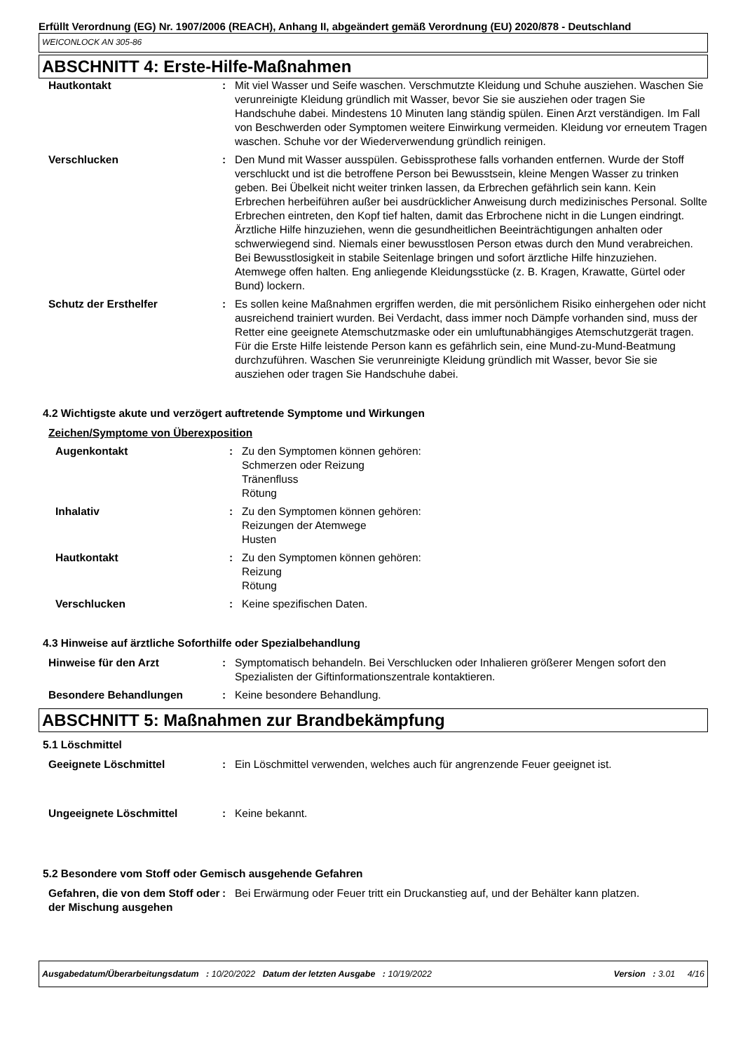Erfüllt Verordnung (EG) Nr. 1907/2006 (REACH), Anhang II, abgeändert gemäß Verordnung (EU) 2020/878 - Deutschland
WEICONLOCK AN 305-86
ABSCHNITT 4: Erste-Hilfe-Maßnahmen
| Hautkontakt | : | Mit viel Wasser und Seife waschen. Verschmutzte Kleidung und Schuhe ausziehen. Waschen Sie verunreinigte Kleidung gründlich mit Wasser, bevor Sie sie ausziehen oder tragen Sie Handschuhe dabei. Mindestens 10 Minuten lang ständig spülen. Einen Arzt verständigen. Im Fall von Beschwerden oder Symptomen weitere Einwirkung vermeiden. Kleidung vor erneutem Tragen waschen. Schuhe vor der Wiederverwendung gründlich reinigen. |
| Verschlucken | : | Den Mund mit Wasser ausspülen. Gebissprothese falls vorhanden entfernen. Wurde der Stoff verschluckt und ist die betroffene Person bei Bewusstsein, kleine Mengen Wasser zu trinken geben. Bei Übelkeit nicht weiter trinken lassen, da Erbrechen gefährlich sein kann. Kein Erbrechen herbeiführen außer bei ausdrücklicher Anweisung durch medizinisches Personal. Sollte Erbrechen eintreten, den Kopf tief halten, damit das Erbrochene nicht in die Lungen eindringt. Ärztliche Hilfe hinzuziehen, wenn die gesundheitlichen Beeinträchtigungen anhalten oder schwerwiegend sind. Niemals einer bewusstlosen Person etwas durch den Mund verabreichen. Bei Bewusstlosigkeit in stabile Seitenlage bringen und sofort ärztliche Hilfe hinzuziehen. Atemwege offen halten. Eng anliegende Kleidungsstücke (z. B. Kragen, Krawatte, Gürtel oder Bund) lockern. |
| Schutz der Ersthelfer | : | Es sollen keine Maßnahmen ergriffen werden, die mit persönlichem Risiko einhergehen oder nicht ausreichend trainiert wurden. Bei Verdacht, dass immer noch Dämpfe vorhanden sind, muss der Retter eine geeignete Atemschutzmaske oder ein umluftunabhängiges Atemschutzgerät tragen. Für die Erste Hilfe leistende Person kann es gefährlich sein, eine Mund-zu-Mund-Beatmung durchzuführen. Waschen Sie verunreinigte Kleidung gründlich mit Wasser, bevor Sie sie ausziehen oder tragen Sie Handschuhe dabei. |
4.2 Wichtigste akute und verzögert auftretende Symptome und Wirkungen
Zeichen/Symptome von Überexposition
| Augenkontakt | : | Zu den Symptomen können gehören: Schmerzen oder Reizung Tränenfluss Rötung |
| Inhalativ | : | Zu den Symptomen können gehören: Reizungen der Atemwege Husten |
| Hautkontakt | : | Zu den Symptomen können gehören: Reizung Rötung |
| Verschlucken | : | Keine spezifischen Daten. |
4.3 Hinweise auf ärztliche Soforthilfe oder Spezialbehandlung
| Hinweise für den Arzt | : | Symptomatisch behandeln. Bei Verschlucken oder Inhalieren größerer Mengen sofort den Spezialisten der Giftinformationszentrale kontaktieren. |
| Besondere Behandlungen | : | Keine besondere Behandlung. |
ABSCHNITT 5: Maßnahmen zur Brandbekämpfung
5.1 Löschmittel
| Geeignete Löschmittel | : | Ein Löschmittel verwenden, welches auch für angrenzende Feuer geeignet ist. |
| Ungeeignete Löschmittel | : | Keine bekannt. |
5.2 Besondere vom Stoff oder Gemisch ausgehende Gefahren
| Gefahren, die von dem Stoff oder der Mischung ausgehen | : | Bei Erwärmung oder Feuer tritt ein Druckanstieg auf, und der Behälter kann platzen. |
Ausgabedatum/Überarbeitungsdatum : 10/20/2022 Datum der letzten Ausgabe : 10/19/2022 Version : 3.01 4/16